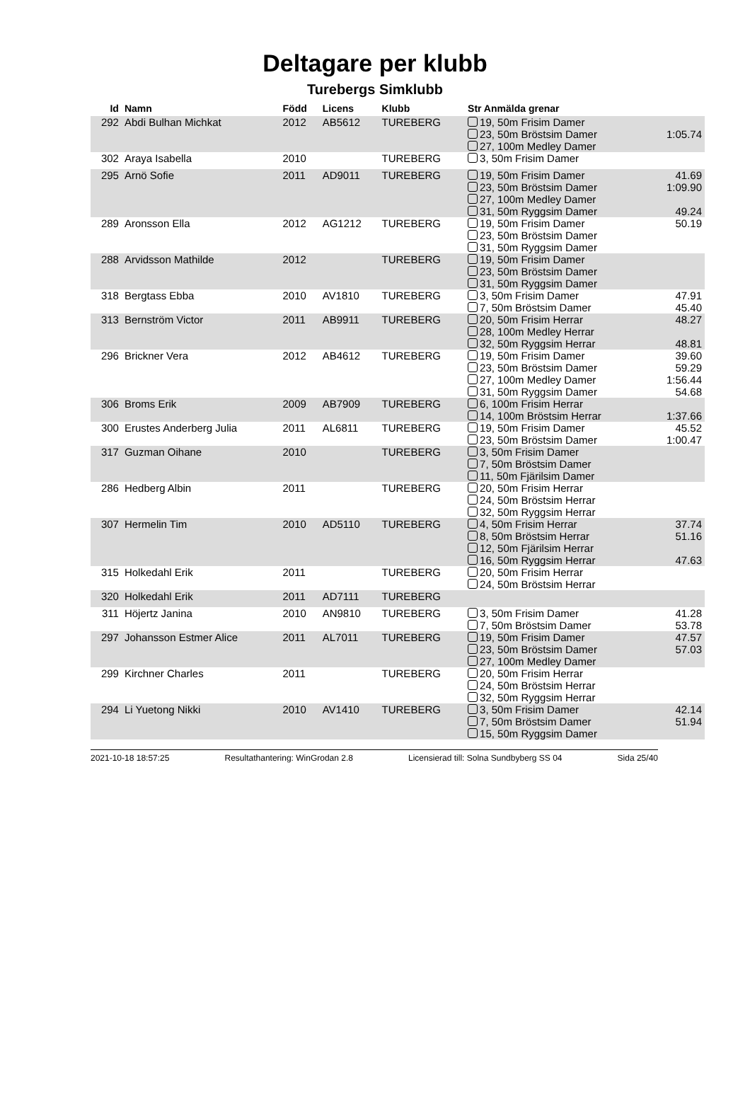Deltagare per klubb
Turebergs Simklubb
| Id | Namn | Född | Licens | Klubb | Str Anmälda grenar | |
| --- | --- | --- | --- | --- | --- | --- |
| 292 | Abdi Bulhan Michkat | 2012 | AB5612 | TUREBERG | 19, 50m Frisim Damer 23, 50m Bröstsim Damer 27, 100m Medley Damer | 1:05.74 |
| 302 | Araya Isabella | 2010 | | TUREBERG | 3, 50m Frisim Damer | |
| 295 | Arnö Sofie | 2011 | AD9011 | TUREBERG | 19, 50m Frisim Damer 23, 50m Bröstsim Damer 27, 100m Medley Damer 31, 50m Ryggsim Damer | 41.69 1:09.90 49.24 |
| 289 | Aronsson Ella | 2012 | AG1212 | TUREBERG | 19, 50m Frisim Damer 23, 50m Bröstsim Damer 31, 50m Ryggsim Damer | 50.19 |
| 288 | Arvidsson Mathilde | 2012 | | TUREBERG | 19, 50m Frisim Damer 23, 50m Bröstsim Damer 31, 50m Ryggsim Damer | |
| 318 | Bergtass Ebba | 2010 | AV1810 | TUREBERG | 3, 50m Frisim Damer 7, 50m Bröstsim Damer | 47.91 45.40 |
| 313 | Bernström Victor | 2011 | AB9911 | TUREBERG | 20, 50m Frisim Herrar 28, 100m Medley Herrar 32, 50m Ryggsim Herrar | 48.27 48.81 |
| 296 | Brickner Vera | 2012 | AB4612 | TUREBERG | 19, 50m Frisim Damer 23, 50m Bröstsim Damer 27, 100m Medley Damer 31, 50m Ryggsim Damer | 39.60 59.29 1:56.44 54.68 |
| 306 | Broms Erik | 2009 | AB7909 | TUREBERG | 6, 100m Frisim Herrar 14, 100m Bröstsim Herrar | 1:37.66 |
| 300 | Erustes Anderberg Julia | 2011 | AL6811 | TUREBERG | 19, 50m Frisim Damer 23, 50m Bröstsim Damer | 45.52 1:00.47 |
| 317 | Guzman Oihane | 2010 | | TUREBERG | 3, 50m Frisim Damer 7, 50m Bröstsim Damer 11, 50m Fjärilsim Damer | |
| 286 | Hedberg Albin | 2011 | | TUREBERG | 20, 50m Frisim Herrar 24, 50m Bröstsim Herrar 32, 50m Ryggsim Herrar | |
| 307 | Hermelin Tim | 2010 | AD5110 | TUREBERG | 4, 50m Frisim Herrar 8, 50m Bröstsim Herrar 12, 50m Fjärilsim Herrar 16, 50m Ryggsim Herrar | 37.74 51.16 47.63 |
| 315 | Holkedahl Erik | 2011 | | TUREBERG | 20, 50m Frisim Herrar 24, 50m Bröstsim Herrar | |
| 320 | Holkedahl Erik | 2011 | AD7111 | TUREBERG | | |
| 311 | Höjertz Janina | 2010 | AN9810 | TUREBERG | 3, 50m Frisim Damer 7, 50m Bröstsim Damer | 41.28 53.78 |
| 297 | Johansson Estmer Alice | 2011 | AL7011 | TUREBERG | 19, 50m Frisim Damer 23, 50m Bröstsim Damer 27, 100m Medley Damer | 47.57 57.03 |
| 299 | Kirchner Charles | 2011 | | TUREBERG | 20, 50m Frisim Herrar 24, 50m Bröstsim Herrar 32, 50m Ryggsim Herrar | |
| 294 | Li Yuetong Nikki | 2010 | AV1410 | TUREBERG | 3, 50m Frisim Damer 7, 50m Bröstsim Damer 15, 50m Ryggsim Damer | 42.14 51.94 |
2021-10-18 18:57:25 Resultathantering: WinGrodan 2.8 Licensierad till: Solna Sundbyberg SS 04 Sida 25/40